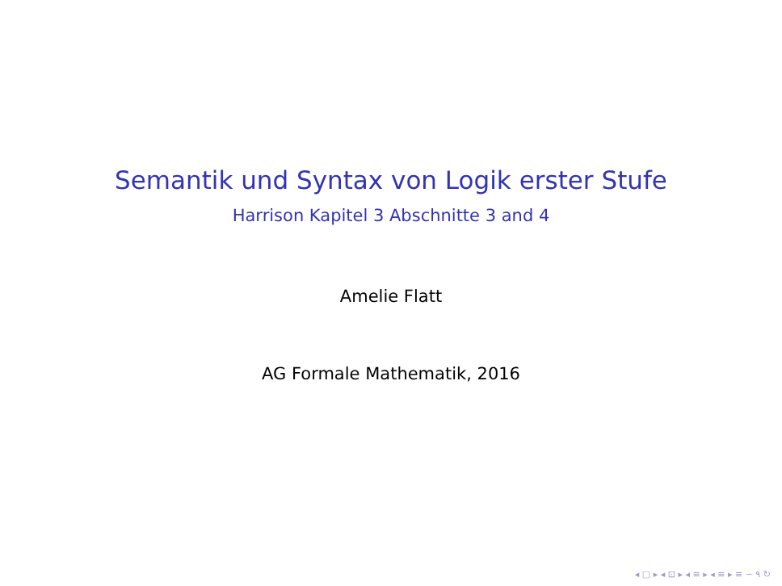Semantik und Syntax von Logik erster Stufe
Harrison Kapitel 3 Abschnitte 3 and 4
Amelie Flatt
AG Formale Mathematik, 2016
◂ □ ▸ ◂ ⊡ ▸ ◂ ≡ ▸ ◂ ≡ ▸ ≡ ∽ ۹ ↻